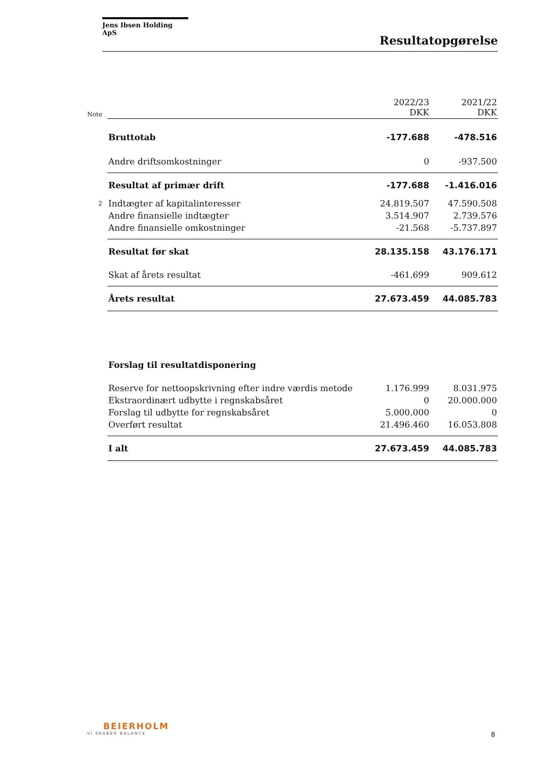Jens Ibsen Holding ApS
Resultatopgørelse
| Note | | 2022/23 DKK | 2021/22 DKK |
| | Bruttotab | -177.688 | -478.516 |
| | Andre driftsomkostninger | 0 | -937.500 |
| | Resultat af primær drift | -177.688 | -1.416.016 |
| 2 | Indtægter af kapitalinteresser | 24.819.507 | 47.590.508 |
| | Andre finansielle indtægter | 3.514.907 | 2.739.576 |
| | Andre finansielle omkostninger | -21.568 | -5.737.897 |
| | Resultat før skat | 28.135.158 | 43.176.171 |
| | Skat af årets resultat | -461.699 | 909.612 |
| | Årets resultat | 27.673.459 | 44.085.783 |
| | Forslag til resultatdisponering | | |
| | Reserve for nettoopskrivning efter indre værdis metode | 1.176.999 | 8.031.975 |
| | Ekstraordinært udbytte i regnskabsåret | 0 | 20.000.000 |
| | Forslag til udbytte for regnskabsåret | 5.000.000 | 0 |
| | Overført resultat | 21.496.460 | 16.053.808 |
| | I alt | 27.673.459 | 44.085.783 |
BEIERHOLM
VI SKABER BALANCE
8